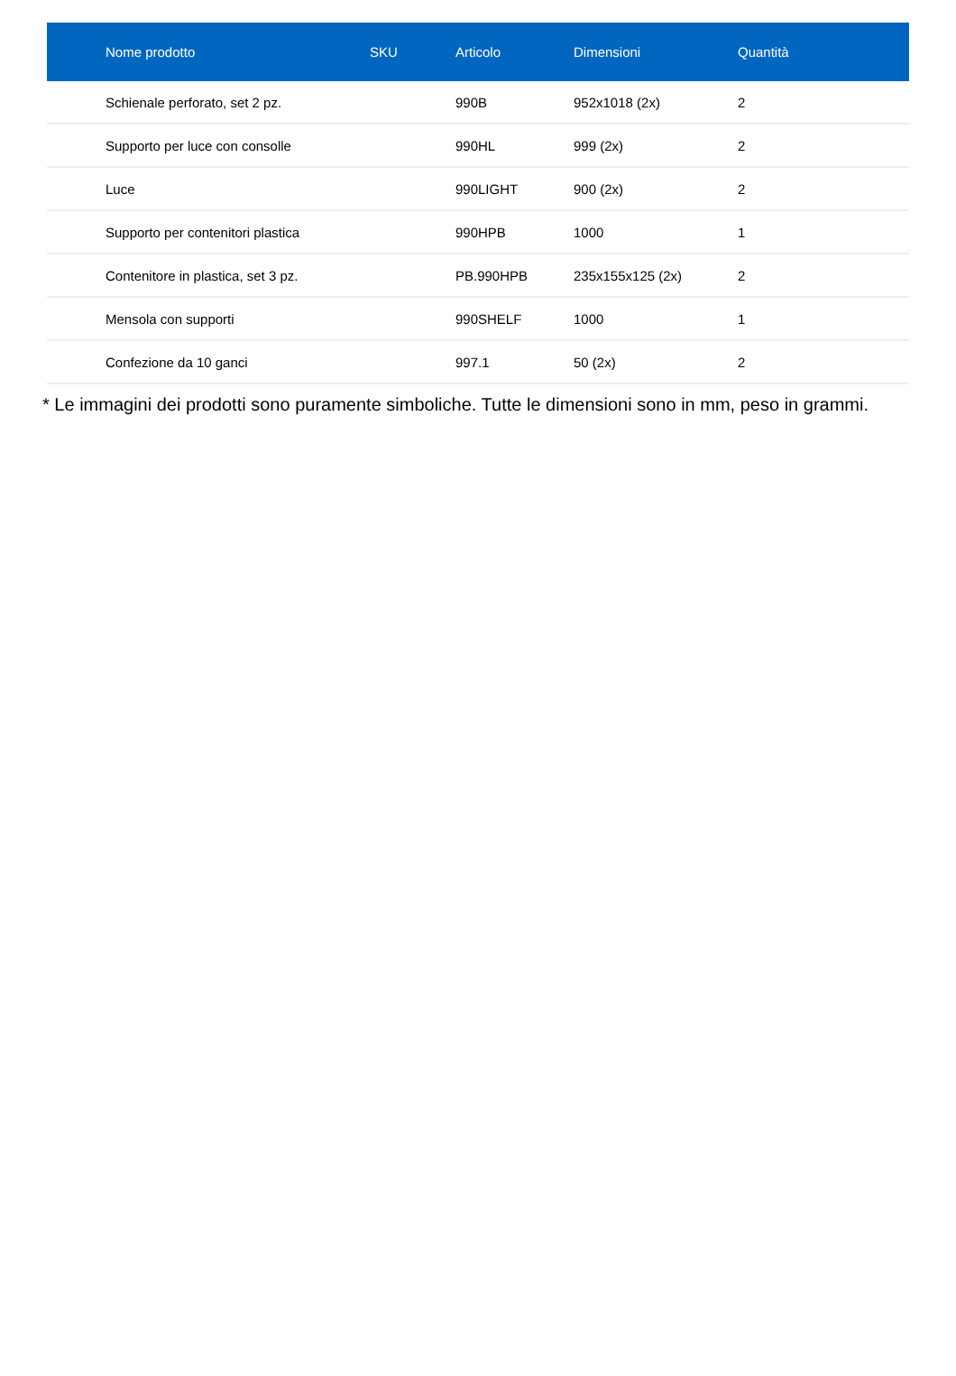| Nome prodotto | SKU | Articolo | Dimensioni | Quantità |
| --- | --- | --- | --- | --- |
| Schienale perforato, set 2 pz. | | 990B | 952x1018 (2x) | 2 |
| Supporto per luce con consolle | | 990HL | 999 (2x) | 2 |
| Luce | | 990LIGHT | 900 (2x) | 2 |
| Supporto per contenitori plastica | | 990HPB | 1000 | 1 |
| Contenitore in plastica, set 3 pz. | | PB.990HPB | 235x155x125 (2x) | 2 |
| Mensola con supporti | | 990SHELF | 1000 | 1 |
| Confezione da 10 ganci | | 997.1 | 50 (2x) | 2 |
* Le immagini dei prodotti sono puramente simboliche. Tutte le dimensioni sono in mm, peso in grammi.